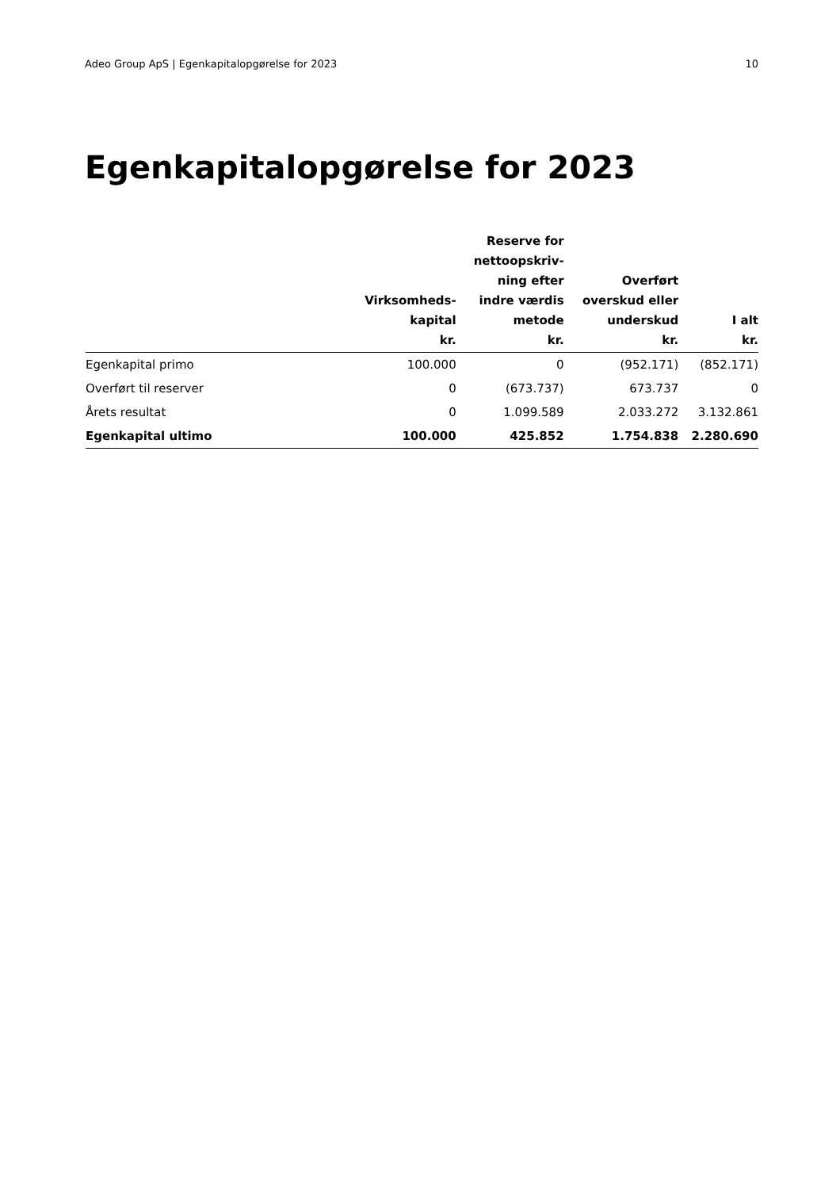Adeo Group ApS | Egenkapitalopgørelse for 2023 10
Egenkapitalopgørelse for 2023
| | Virksomheds- kapital kr. | Reserve for nettoopskriv- ning efter indre værdis metode kr. | Overført overskud eller underskud kr. | I alt kr. |
| --- | --- | --- | --- | --- |
| Egenkapital primo | 100.000 | 0 | (952.171) | (852.171) |
| Overført til reserver | 0 | (673.737) | 673.737 | 0 |
| Årets resultat | 0 | 1.099.589 | 2.033.272 | 3.132.861 |
| Egenkapital ultimo | 100.000 | 425.852 | 1.754.838 | 2.280.690 |